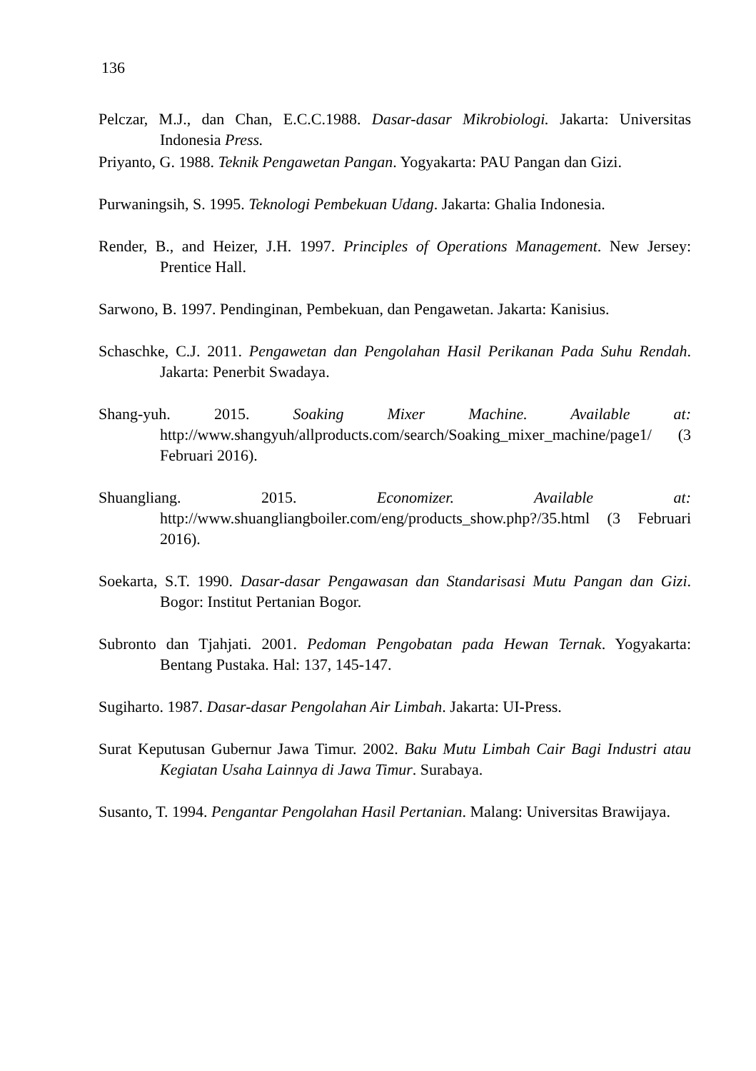136
Pelczar, M.J., dan Chan, E.C.C.1988. Dasar-dasar Mikrobiologi. Jakarta: Universitas Indonesia Press.
Priyanto, G. 1988. Teknik Pengawetan Pangan. Yogyakarta: PAU Pangan dan Gizi.
Purwaningsih, S. 1995. Teknologi Pembekuan Udang. Jakarta: Ghalia Indonesia.
Render, B., and Heizer, J.H. 1997. Principles of Operations Management. New Jersey: Prentice Hall.
Sarwono, B. 1997. Pendinginan, Pembekuan, dan Pengawetan. Jakarta: Kanisius.
Schaschke, C.J. 2011. Pengawetan dan Pengolahan Hasil Perikanan Pada Suhu Rendah. Jakarta: Penerbit Swadaya.
Shang-yuh. 2015. Soaking Mixer Machine. Available at: http://www.shangyuh/allproducts.com/search/Soaking_mixer_machine/page1/ (3 Februari 2016).
Shuangliang. 2015. Economizer. Available at: http://www.shuangliangboiler.com/eng/products_show.php?/35.html (3 Februari 2016).
Soekarta, S.T. 1990. Dasar-dasar Pengawasan dan Standarisasi Mutu Pangan dan Gizi. Bogor: Institut Pertanian Bogor.
Subronto dan Tjahjati. 2001. Pedoman Pengobatan pada Hewan Ternak. Yogyakarta: Bentang Pustaka. Hal: 137, 145-147.
Sugiharto. 1987. Dasar-dasar Pengolahan Air Limbah. Jakarta: UI-Press.
Surat Keputusan Gubernur Jawa Timur. 2002. Baku Mutu Limbah Cair Bagi Industri atau Kegiatan Usaha Lainnya di Jawa Timur. Surabaya.
Susanto, T. 1994. Pengantar Pengolahan Hasil Pertanian. Malang: Universitas Brawijaya.